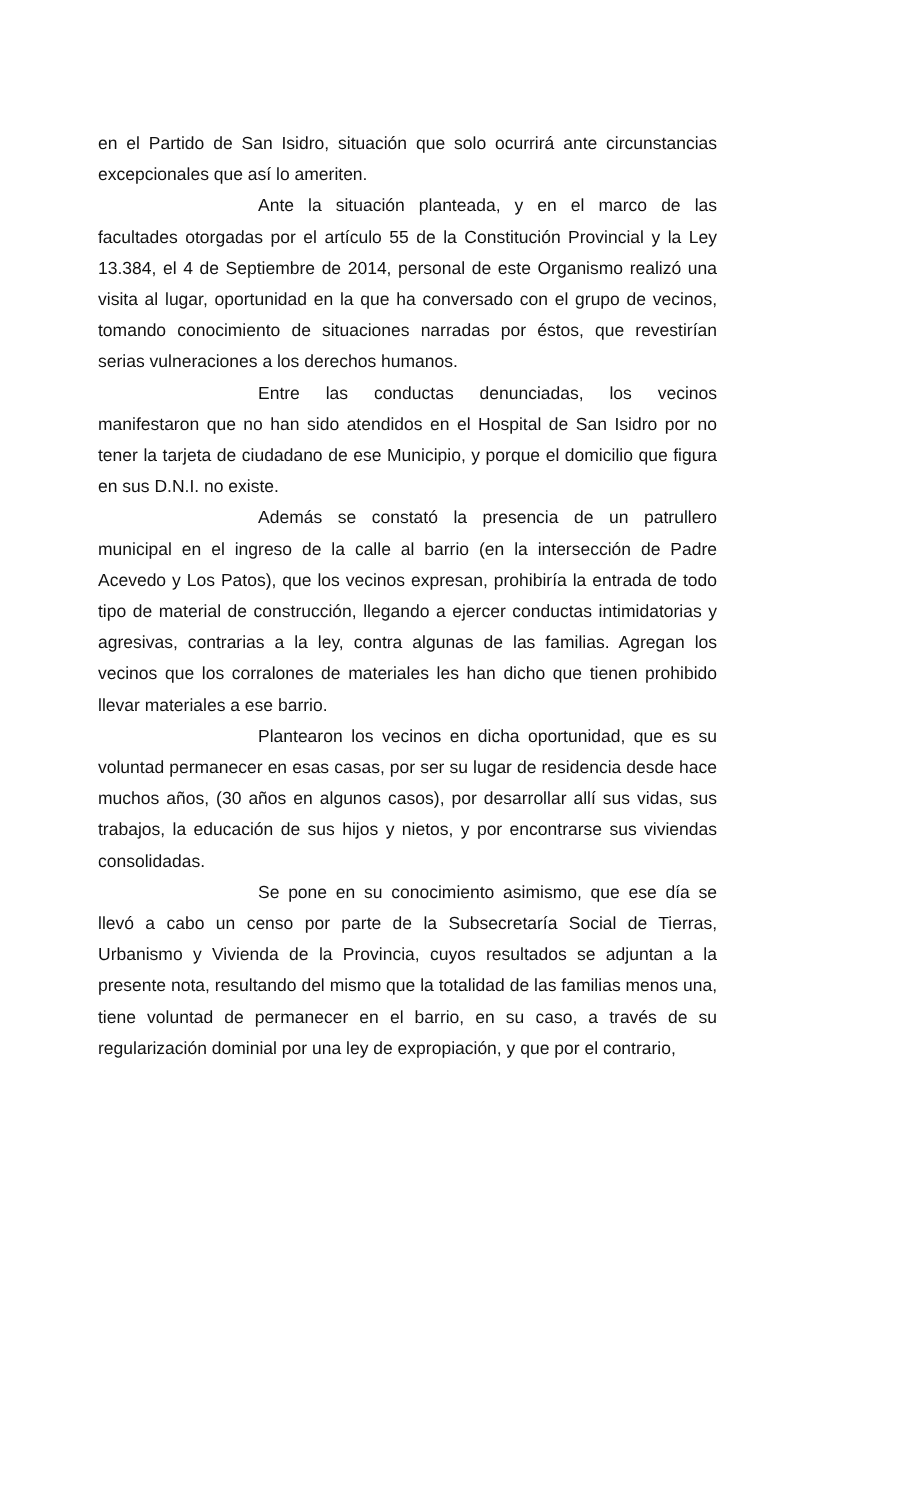en el Partido de San Isidro, situación que solo ocurrirá ante circunstancias excepcionales que así lo ameriten.
Ante la situación planteada, y en el marco de las facultades otorgadas por el artículo 55 de la Constitución Provincial y la Ley 13.384, el 4 de Septiembre de 2014, personal de este Organismo realizó una visita al lugar, oportunidad en la que ha conversado con el grupo de vecinos, tomando conocimiento de situaciones narradas por éstos, que revestirían serias vulneraciones a los derechos humanos.
Entre las conductas denunciadas, los vecinos manifestaron que no han sido atendidos en el Hospital de San Isidro por no tener la tarjeta de ciudadano de ese Municipio, y porque el domicilio que figura en sus D.N.I. no existe.
Además se constató la presencia de un patrullero municipal en el ingreso de la calle al barrio (en la intersección de Padre Acevedo y Los Patos), que los vecinos expresan, prohibiría la entrada de todo tipo de material de construcción, llegando a ejercer conductas intimidatorias y agresivas, contrarias a la ley, contra algunas de las familias. Agregan los vecinos que los corralones de materiales les han dicho que tienen prohibido llevar materiales a ese barrio.
Plantearon los vecinos en dicha oportunidad, que es su voluntad permanecer en esas casas, por ser su lugar de residencia desde hace muchos años, (30 años en algunos casos), por desarrollar allí sus vidas, sus trabajos, la educación de sus hijos y nietos, y por encontrarse sus viviendas consolidadas.
Se pone en su conocimiento asimismo, que ese día se llevó a cabo un censo por parte de la Subsecretaría Social de Tierras, Urbanismo y Vivienda de la Provincia, cuyos resultados se adjuntan a la presente nota, resultando del mismo que la totalidad de las familias menos una, tiene voluntad de permanecer en el barrio, en su caso, a través de su regularización dominial por una ley de expropiación, y que por el contrario,